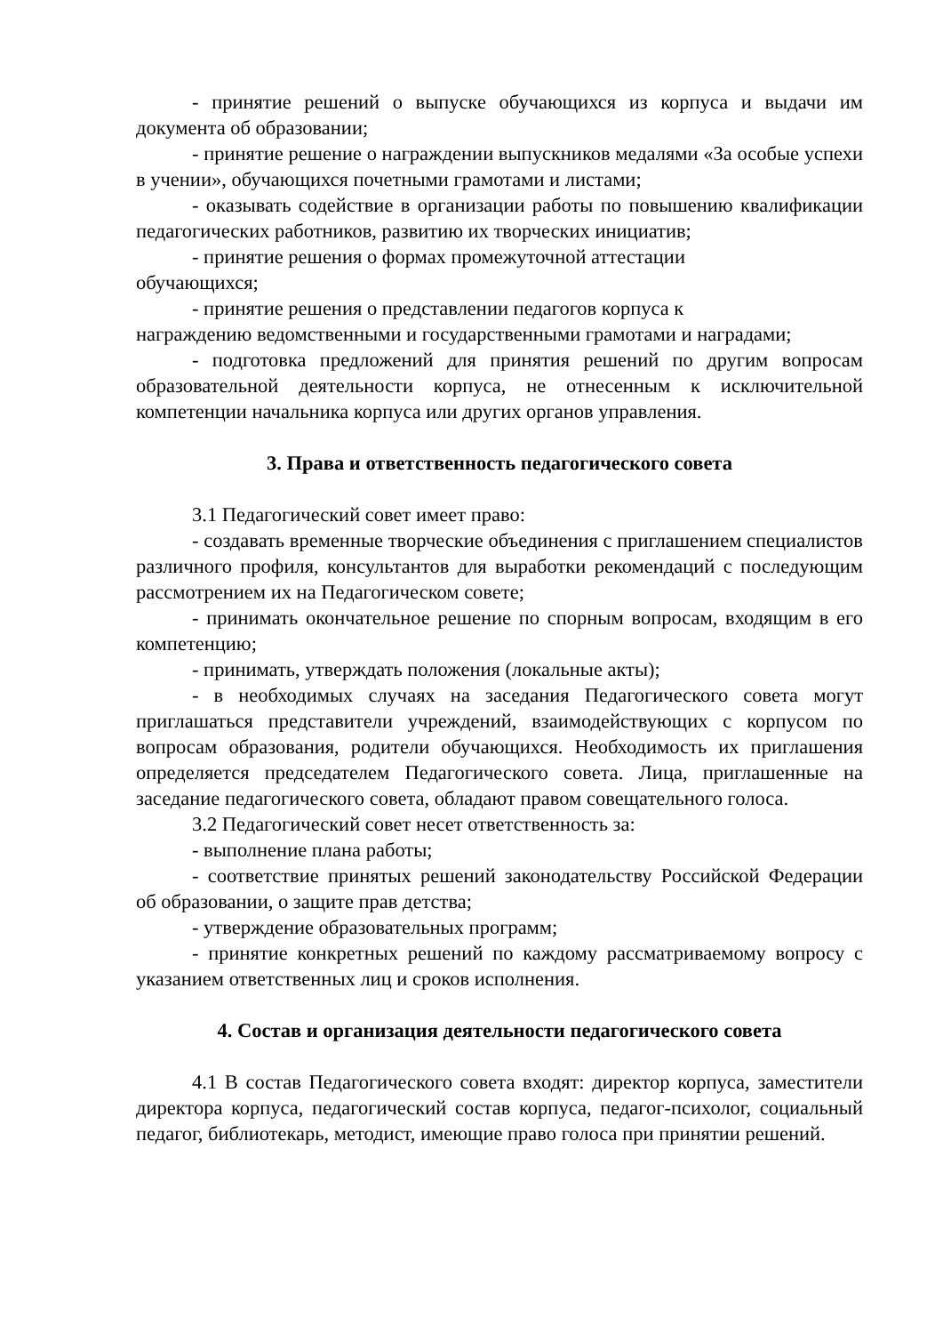- принятие решений о выпуске обучающихся из корпуса и выдачи им документа об образовании;
- принятие решение о награждении выпускников медалями «За особые успехи в учении», обучающихся почетными грамотами и листами;
- оказывать содействие в организации работы по повышению квалификации педагогических работников, развитию их творческих инициатив;
- принятие решения о формах промежуточной аттестации
обучающихся;
- принятие решения о представлении педагогов корпуса к
награждению ведомственными и государственными грамотами и наградами;
- подготовка предложений для принятия решений по другим вопросам образовательной деятельности корпуса, не отнесенным к исключительной компетенции начальника корпуса или других органов управления.
3. Права и ответственность педагогического совета
3.1 Педагогический совет имеет право:
- создавать временные творческие объединения с приглашением специалистов различного профиля, консультантов для выработки рекомендаций с последующим рассмотрением их на Педагогическом совете;
- принимать окончательное решение по спорным вопросам, входящим в его компетенцию;
- принимать, утверждать положения (локальные акты);
- в необходимых случаях на заседания Педагогического совета могут приглашаться представители учреждений, взаимодействующих с корпусом по вопросам образования, родители обучающихся. Необходимость их приглашения определяется председателем Педагогического совета. Лица, приглашенные на заседание педагогического совета, обладают правом совещательного голоса.
3.2 Педагогический совет несет ответственность за:
- выполнение плана работы;
- соответствие принятых решений законодательству Российской Федерации об образовании, о защите прав детства;
- утверждение образовательных программ;
- принятие конкретных решений по каждому рассматриваемому вопросу с указанием ответственных лиц и сроков исполнения.
4. Состав и организация деятельности педагогического совета
4.1 В состав Педагогического совета входят: директор корпуса, заместители директора корпуса, педагогический состав корпуса, педагог-психолог, социальный педагог, библиотекарь, методист, имеющие право голоса при принятии решений.